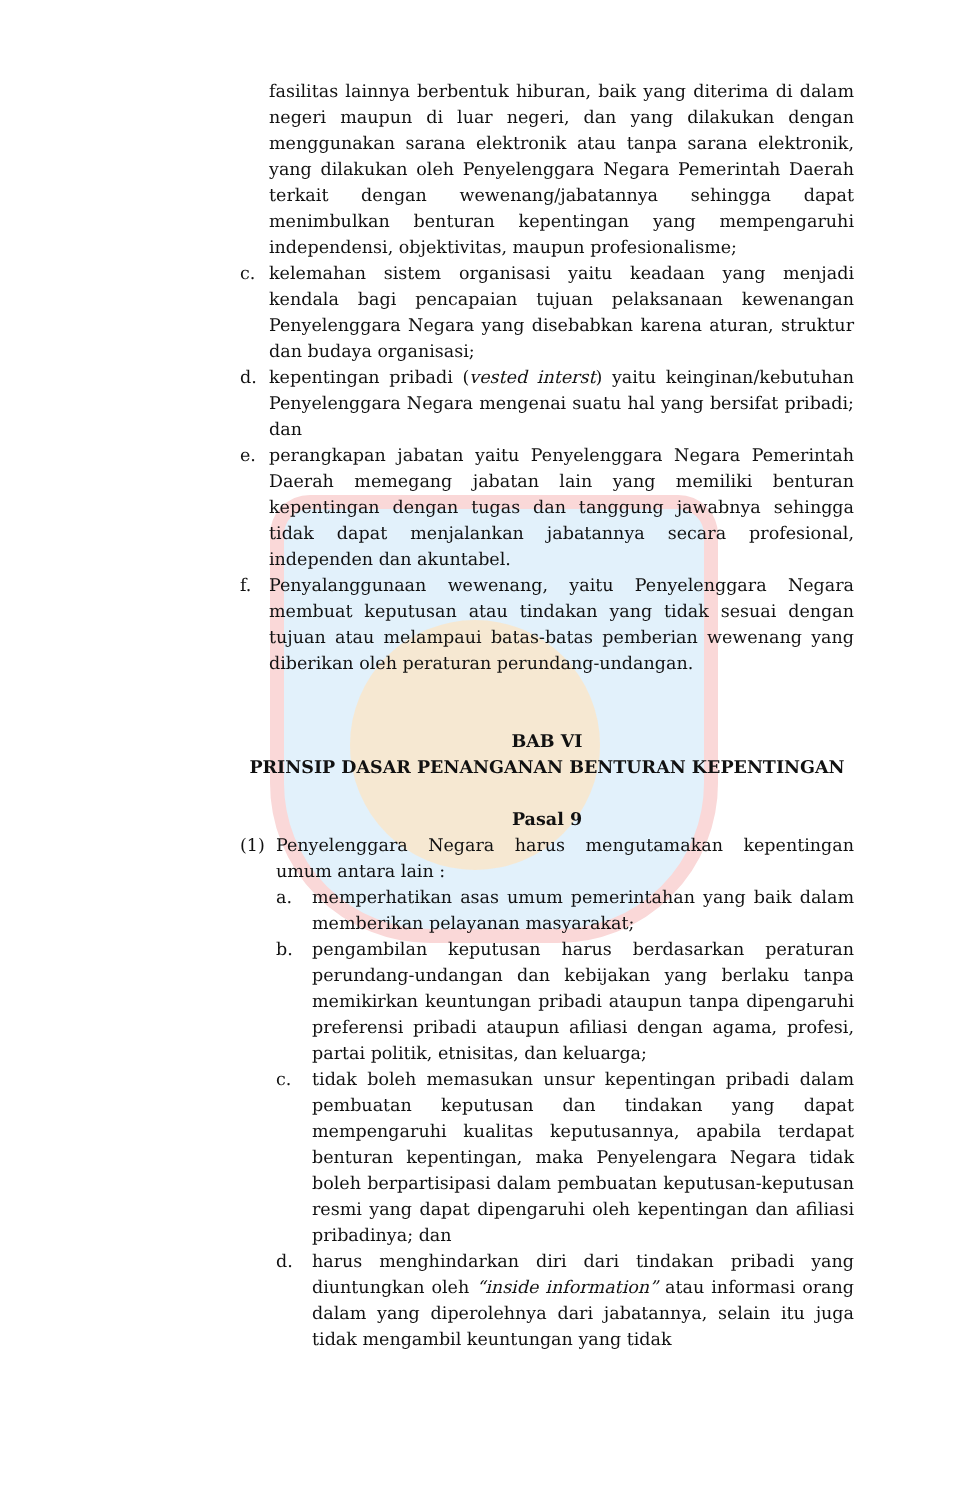fasilitas lainnya berbentuk hiburan, baik yang diterima di dalam negeri maupun di luar negeri, dan yang dilakukan dengan menggunakan sarana elektronik atau tanpa sarana elektronik, yang dilakukan oleh Penyelenggara Negara Pemerintah Daerah terkait dengan wewenang/jabatannya sehingga dapat menimbulkan benturan kepentingan yang mempengaruhi independensi, objektivitas, maupun profesionalisme;
c. kelemahan sistem organisasi yaitu keadaan yang menjadi kendala bagi pencapaian tujuan pelaksanaan kewenangan Penyelenggara Negara yang disebabkan karena aturan, struktur dan budaya organisasi;
d. kepentingan pribadi (vested interst) yaitu keinginan/kebutuhan Penyelenggara Negara mengenai suatu hal yang bersifat pribadi; dan
e. perangkapan jabatan yaitu Penyelenggara Negara Pemerintah Daerah memegang jabatan lain yang memiliki benturan kepentingan dengan tugas dan tanggung jawabnya sehingga tidak dapat menjalankan jabatannya secara profesional, independen dan akuntabel.
f. Penyalanggunaan wewenang, yaitu Penyelenggara Negara membuat keputusan atau tindakan yang tidak sesuai dengan tujuan atau melampaui batas-batas pemberian wewenang yang diberikan oleh peraturan perundang-undangan.
BAB VI
PRINSIP DASAR PENANGANAN BENTURAN KEPENTINGAN
Pasal 9
(1) Penyelenggara Negara harus mengutamakan kepentingan umum antara lain :
a. memperhatikan asas umum pemerintahan yang baik dalam memberikan pelayanan masyarakat;
b. pengambilan keputusan harus berdasarkan peraturan perundang-undangan dan kebijakan yang berlaku tanpa memikirkan keuntungan pribadi ataupun tanpa dipengaruhi preferensi pribadi ataupun afiliasi dengan agama, profesi, partai politik, etnisitas, dan keluarga;
c. tidak boleh memasukan unsur kepentingan pribadi dalam pembuatan keputusan dan tindakan yang dapat mempengaruhi kualitas keputusannya, apabila terdapat benturan kepentingan, maka Penyelengara Negara tidak boleh berpartisipasi dalam pembuatan keputusan-keputusan resmi yang dapat dipengaruhi oleh kepentingan dan afiliasi pribadinya; dan
d. harus menghindarkan diri dari tindakan pribadi yang diuntungkan oleh “inside information” atau informasi orang dalam yang diperolehnya dari jabatannya, selain itu juga tidak mengambil keuntungan yang tidak